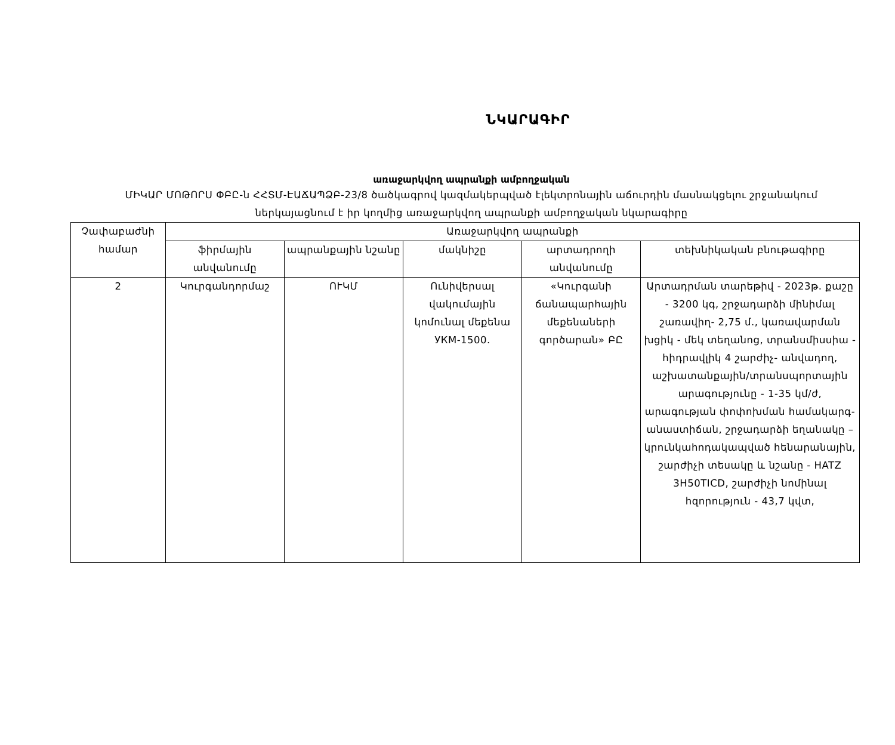ՆԿԱՐԱԳԻՐ
առաջարկվող ապրանքի ամբողջական
ՄԻԿԱՐ ՄՈԹՈՐՍ ՓԲԸ-ն ՀՀՏՄ-ԷԱՃԱՊՁԲ-23/8 ծածկագրով կազմակերպված էլեկտրոնային աճուրդին մասնակցելու շրջանակում
ներկայացնում է իր կողմից առաջարկվող ապրանքի ամբողջական նկարագիրը
| Չափաբաժնի համար | Առաջարկվող ապրանքի | | | | |
| --- | --- | --- | --- | --- | --- |
| | ֆիրմային անվանումը | ապրանքային նշանը | մակնիշը | արտադրողի անվանումը | տեխնիկական բնութագիրը |
| 2 | Կուրգանդորմաշ | ՈՒԿՄ | Ունիվերսալ վակումային կոմունալ մեքենա УКМ-1500. | «Կուրգանի ճանապարհային մեքենաների գործարան» ԲԸ | Արտադրման տարեթիվ - 2023թ. քաշը - 3200 կգ, շրջադարձի մինիմալ շառավիղ- 2,75 մ., կառավարման խցիկ - մեկ տեղանոց, տրանսմիսսիա - հիդրավլիկ 4 շարժիչ- անվադող, աշխատանքային/տրանսպորտային արագությունը - 1-35 կմ/ժ, արագության փոփոխման համակարգ- անաստիճան, շրջադարձի եղանակը – կրունկահոդակապված հենարանային, շարժիչի տեսակը և նշանը - HATZ 3H50TICD, շարժիչի նոմինալ հզորություն - 43,7 կվտ, |